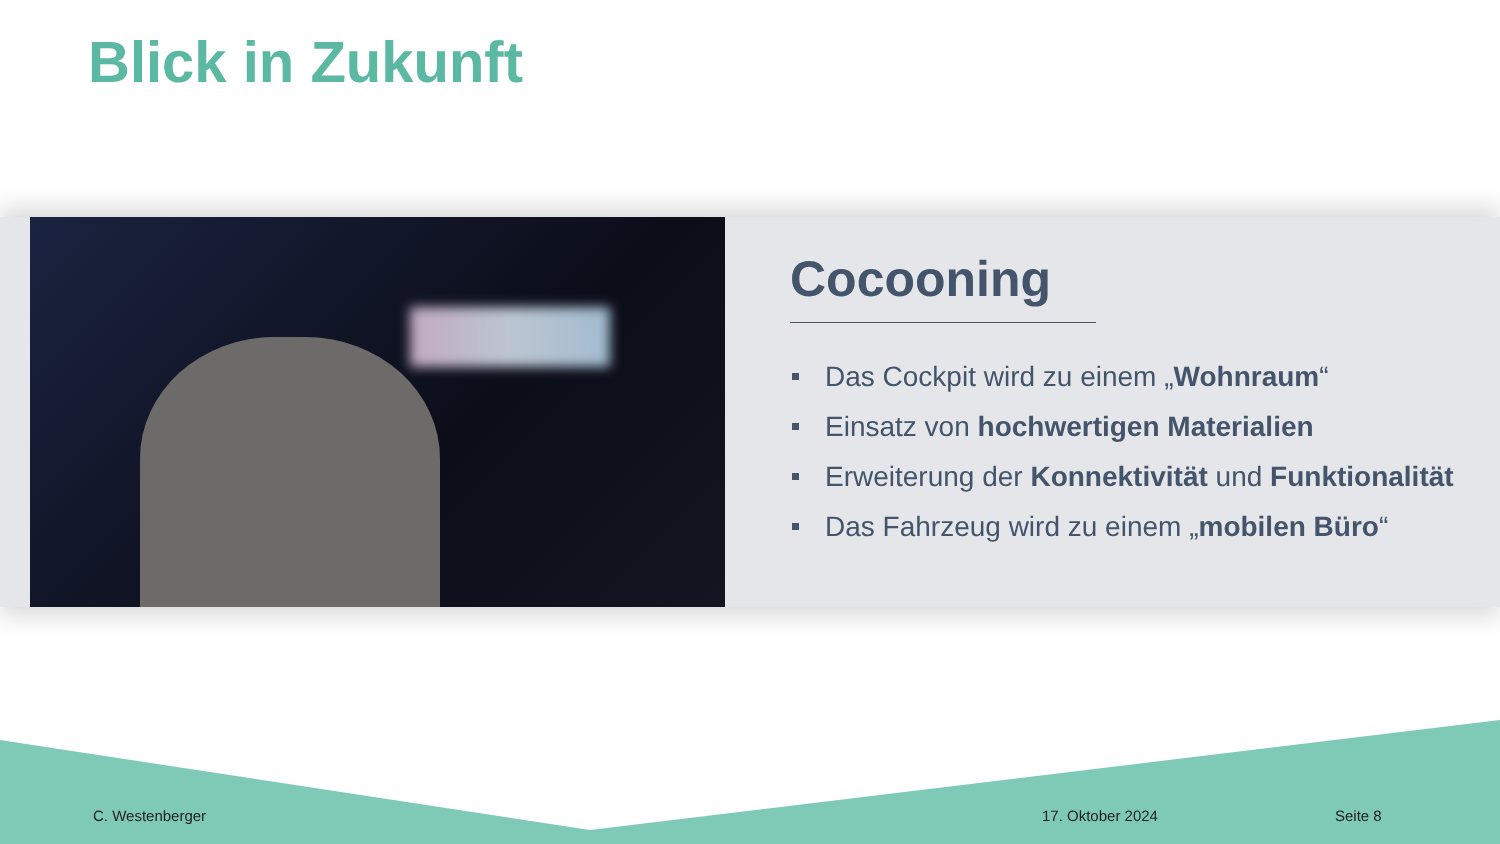Blick in Zukunft
Cocooning
Das Cockpit wird zu einem „Wohnraum“
Einsatz von hochwertigen Materialien
Erweiterung der Konnektivität und Funktionalität
Das Fahrzeug wird zu einem „mobilen Büro“
C. Westenberger 17. Oktober 2024 Seite 8